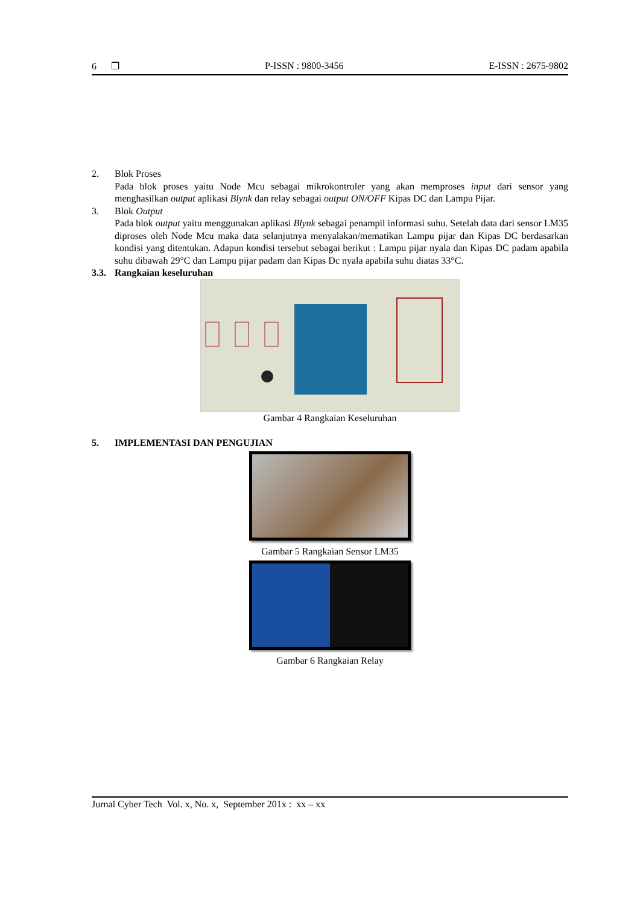6 ❐ P-ISSN : 9800-3456 E-ISSN : 2675-9802
2. Blok Proses
Pada blok proses yaitu Node Mcu sebagai mikrokontroler yang akan memproses input dari sensor yang menghasilkan output aplikasi Blynk dan relay sebagai output ON/OFF Kipas DC dan Lampu Pijar.
3. Blok Output
Pada blok output yaitu menggunakan aplikasi Blynk sebagai penampil informasi suhu. Setelah data dari sensor LM35 diproses oleh Node Mcu maka data selanjutnya menyalakan/mematikan Lampu pijar dan Kipas DC berdasarkan kondisi yang ditentukan. Adapun kondisi tersebut sebagai berikut : Lampu pijar nyala dan Kipas DC padam apabila suhu dibawah 29°C dan Lampu pijar padam dan Kipas Dc nyala apabila suhu diatas 33°C.
3.3. Rangkaian keseluruhan
Gambar 4 Rangkaian Keseluruhan
5. IMPLEMENTASI DAN PENGUJIAN
Gambar 5 Rangkaian Sensor LM35
Gambar 6 Rangkaian Relay
Jurnal Cyber Tech Vol. x, No. x, September 201x : xx – xx